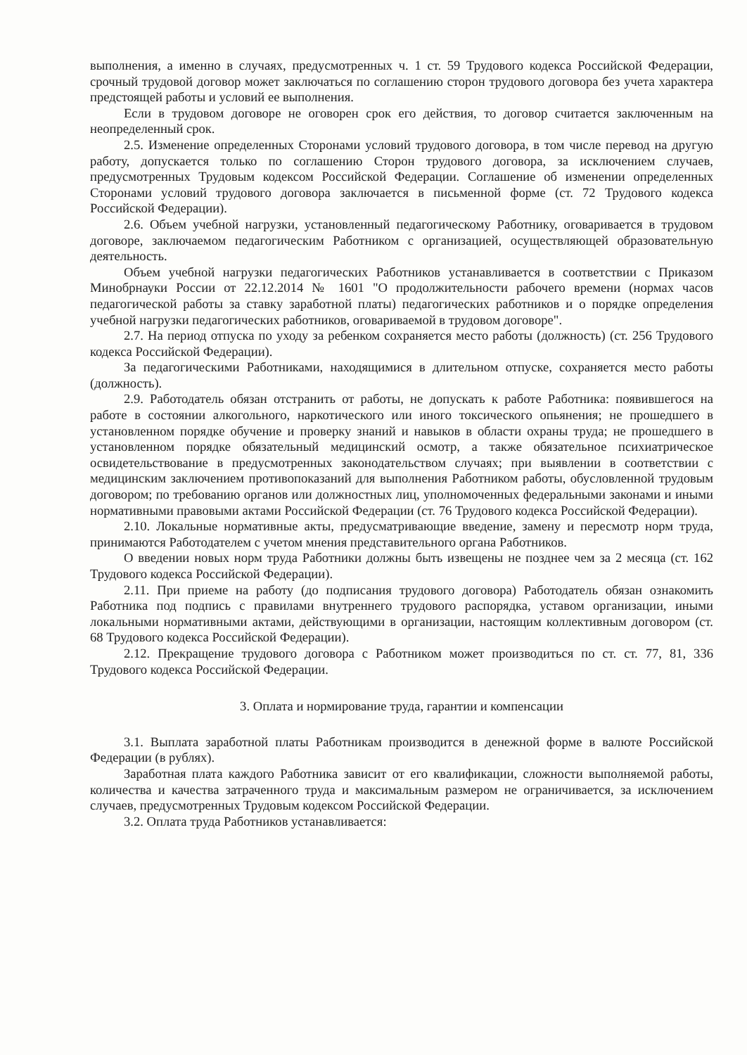выполнения, а именно в случаях, предусмотренных ч. 1 ст. 59 Трудового кодекса Российской Федерации, срочный трудовой договор может заключаться по соглашению сторон трудового договора без учета характера предстоящей работы и условий ее выполнения.
Если в трудовом договоре не оговорен срок его действия, то договор считается заключенным на неопределенный срок.
2.5. Изменение определенных Сторонами условий трудового договора, в том числе перевод на другую работу, допускается только по соглашению Сторон трудового договора, за исключением случаев, предусмотренных Трудовым кодексом Российской Федерации. Соглашение об изменении определенных Сторонами условий трудового договора заключается в письменной форме (ст. 72 Трудового кодекса Российской Федерации).
2.6. Объем учебной нагрузки, установленный педагогическому Работнику, оговаривается в трудовом договоре, заключаемом педагогическим Работником с организацией, осуществляющей образовательную деятельность.
Объем учебной нагрузки педагогических Работников устанавливается в соответствии с Приказом Минобрнауки России от 22.12.2014 № 1601 "О продолжительности рабочего времени (нормах часов педагогической работы за ставку заработной платы) педагогических работников и о порядке определения учебной нагрузки педагогических работников, оговариваемой в трудовом договоре".
2.7. На период отпуска по уходу за ребенком сохраняется место работы (должность) (ст. 256 Трудового кодекса Российской Федерации).
За педагогическими Работниками, находящимися в длительном отпуске, сохраняется место работы (должность).
2.9. Работодатель обязан отстранить от работы, не допускать к работе Работника: появившегося на работе в состоянии алкогольного, наркотического или иного токсического опьянения; не прошедшего в установленном порядке обучение и проверку знаний и навыков в области охраны труда; не прошедшего в установленном порядке обязательный медицинский осмотр, а также обязательное психиатрическое освидетельствование в предусмотренных законодательством случаях; при выявлении в соответствии с медицинским заключением противопоказаний для выполнения Работником работы, обусловленной трудовым договором; по требованию органов или должностных лиц, уполномоченных федеральными законами и иными нормативными правовыми актами Российской Федерации (ст. 76 Трудового кодекса Российской Федерации).
2.10. Локальные нормативные акты, предусматривающие введение, замену и пересмотр норм труда, принимаются Работодателем с учетом мнения представительного органа Работников.
О введении новых норм труда Работники должны быть извещены не позднее чем за 2 месяца (ст. 162 Трудового кодекса Российской Федерации).
2.11. При приеме на работу (до подписания трудового договора) Работодатель обязан ознакомить Работника под подпись с правилами внутреннего трудового распорядка, уставом организации, иными локальными нормативными актами, действующими в организации, настоящим коллективным договором (ст. 68 Трудового кодекса Российской Федерации).
2.12. Прекращение трудового договора с Работником может производиться по ст. ст. 77, 81, 336 Трудового кодекса Российской Федерации.
3. Оплата и нормирование труда, гарантии и компенсации
3.1. Выплата заработной платы Работникам производится в денежной форме в валюте Российской Федерации (в рублях).
Заработная плата каждого Работника зависит от его квалификации, сложности выполняемой работы, количества и качества затраченного труда и максимальным размером не ограничивается, за исключением случаев, предусмотренных Трудовым кодексом Российской Федерации.
3.2. Оплата труда Работников устанавливается: